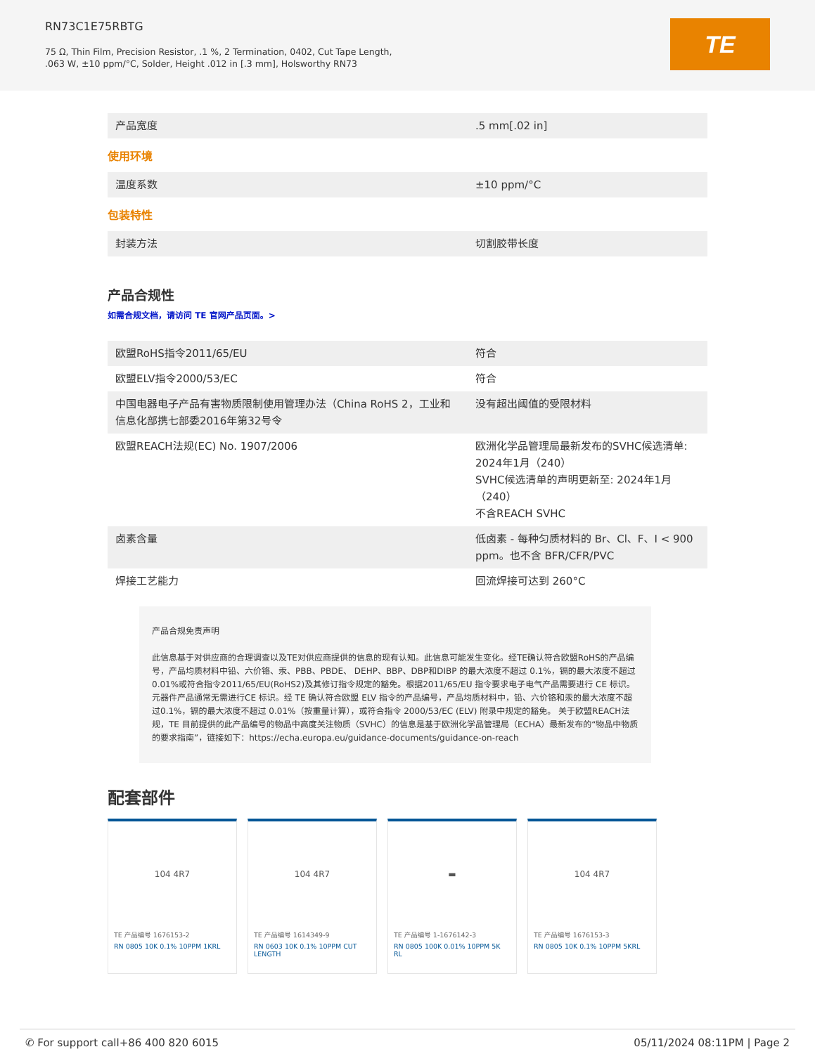RN73C1E75RBTG
75 Ω, Thin Film, Precision Resistor, .1 %, 2 Termination, 0402, Cut Tape Length, .063 W, ±10 ppm/°C, Solder, Height .012 in [.3 mm], Holsworthy RN73
TE
| 产品宽度 | .5 mm[.02 in] |
使用环境
| 温度系数 | ±10 ppm/°C |
包装特性
| 封装方法 | 切割胶带长度 |
产品合规性
如需合规文档，请访问 TE 官网产品页面。>
| 欧盟RoHS指令2011/65/EU | 符合 |
| 欧盟ELV指令2000/53/EC | 符合 |
| 中国电器电子产品有害物质限制使用管理办法（China RoHS 2，工业和信息化部携七部委2016年第32号令 | 没有超出阈值的受限材料 |
| 欧盟REACH法规(EC) No. 1907/2006 | 欧洲化学品管理局最新发布的SVHC候选清单: 2024年1月（240） SVHC候选清单的声明更新至: 2024年1月（240） 不含REACH SVHC |
| 卤素含量 | 低卤素 - 每种匀质材料的 Br、Cl、F、I < 900 ppm。也不含 BFR/CFR/PVC |
| 焊接工艺能力 | 回流焊接可达到 260°C |
产品合规免责声明
此信息基于对供应商的合理调查以及TE对供应商提供的信息的现有认知。此信息可能发生变化。经TE确认符合欧盟RoHS的产品编号，产品均质材料中铅、六价铬、汞、PBB、PBDE、 DEHP、BBP、DBP和DIBP 的最大浓度不超过 0.1%，镉的最大浓度不超过 0.01%或符合指令2011/65/EU(RoHS2)及其修订指令规定的豁免。根据2011/65/EU 指令要求电子电气产品需要进行 CE 标识。元器件产品通常无需进行CE 标识。经 TE 确认符合欧盟 ELV 指令的产品编号，产品均质材料中，铅、六价铬和汞的最大浓度不超过0.1%，镉的最大浓度不超过 0.01%（按重量计算），或符合指令 2000/53/EC (ELV) 附录中规定的豁免。 关于欧盟REACH法规，TE 目前提供的此产品编号的物品中高度关注物质（SVHC）的信息是基于欧洲化学品管理局（ECHA）最新发布的“物品中物质的要求指南”，链接如下：https://echa.europa.eu/guidance-documents/guidance-on-reach
配套部件
104 4R7
TE 产品编号 1676153-2
RN 0805 10K 0.1% 10PPM 1KRL
104 4R7
TE 产品编号 1614349-9
RN 0603 10K 0.1% 10PPM CUT LENGTH
▬
TE 产品编号 1-1676142-3
RN 0805 100K 0.01% 10PPM 5K RL
104 4R7
TE 产品编号 1676153-3
RN 0805 10K 0.1% 10PPM 5KRL
✆ For support call+86 400 820 6015 05/11/2024 08:11PM | Page 2